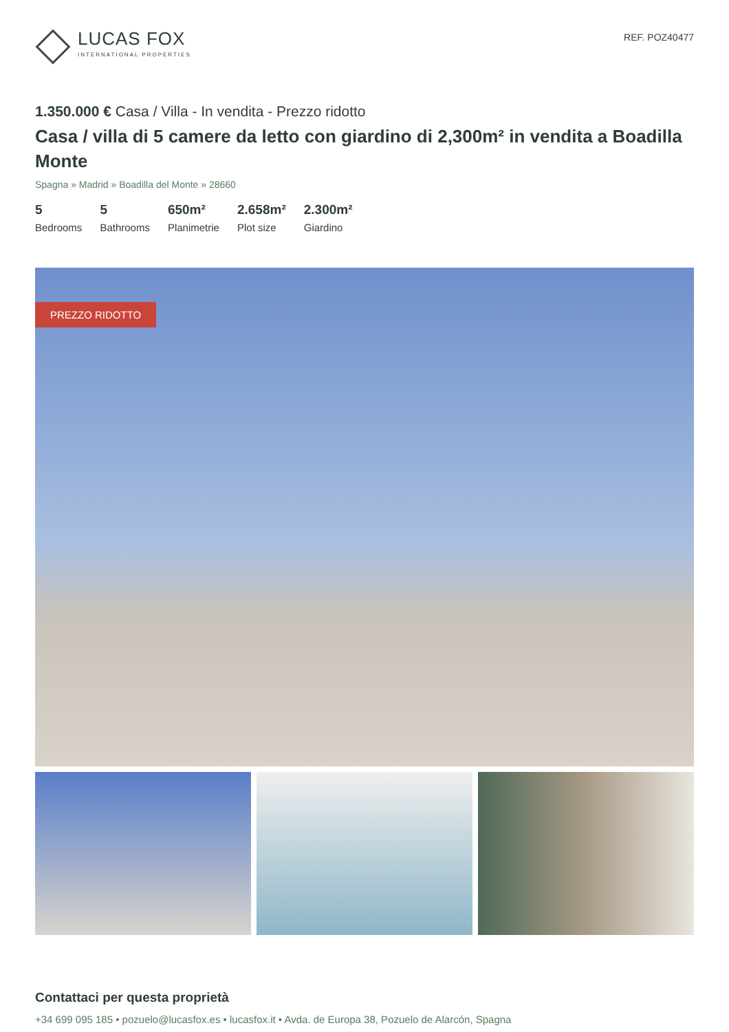LUCAS FOX
INTERNATIONAL PROPERTIES
REF. POZ40477
1.350.000 € Casa / Villa - In vendita - Prezzo ridotto
Casa / villa di 5 camere da letto con giardino di 2,300m² in vendita a Boadilla Monte
Spagna » Madrid » Boadilla del Monte » 28660
5
Bedrooms
5
Bathrooms
650m²
Planimetrie
2.658m²
Plot size
2.300m²
Giardino
PREZZO RIDOTTO
Contattaci per questa proprietà
+34 699 095 185 • pozuelo@lucasfox.es • lucasfox.it • Avda. de Europa 38, Pozuelo de Alarcón, Spagna